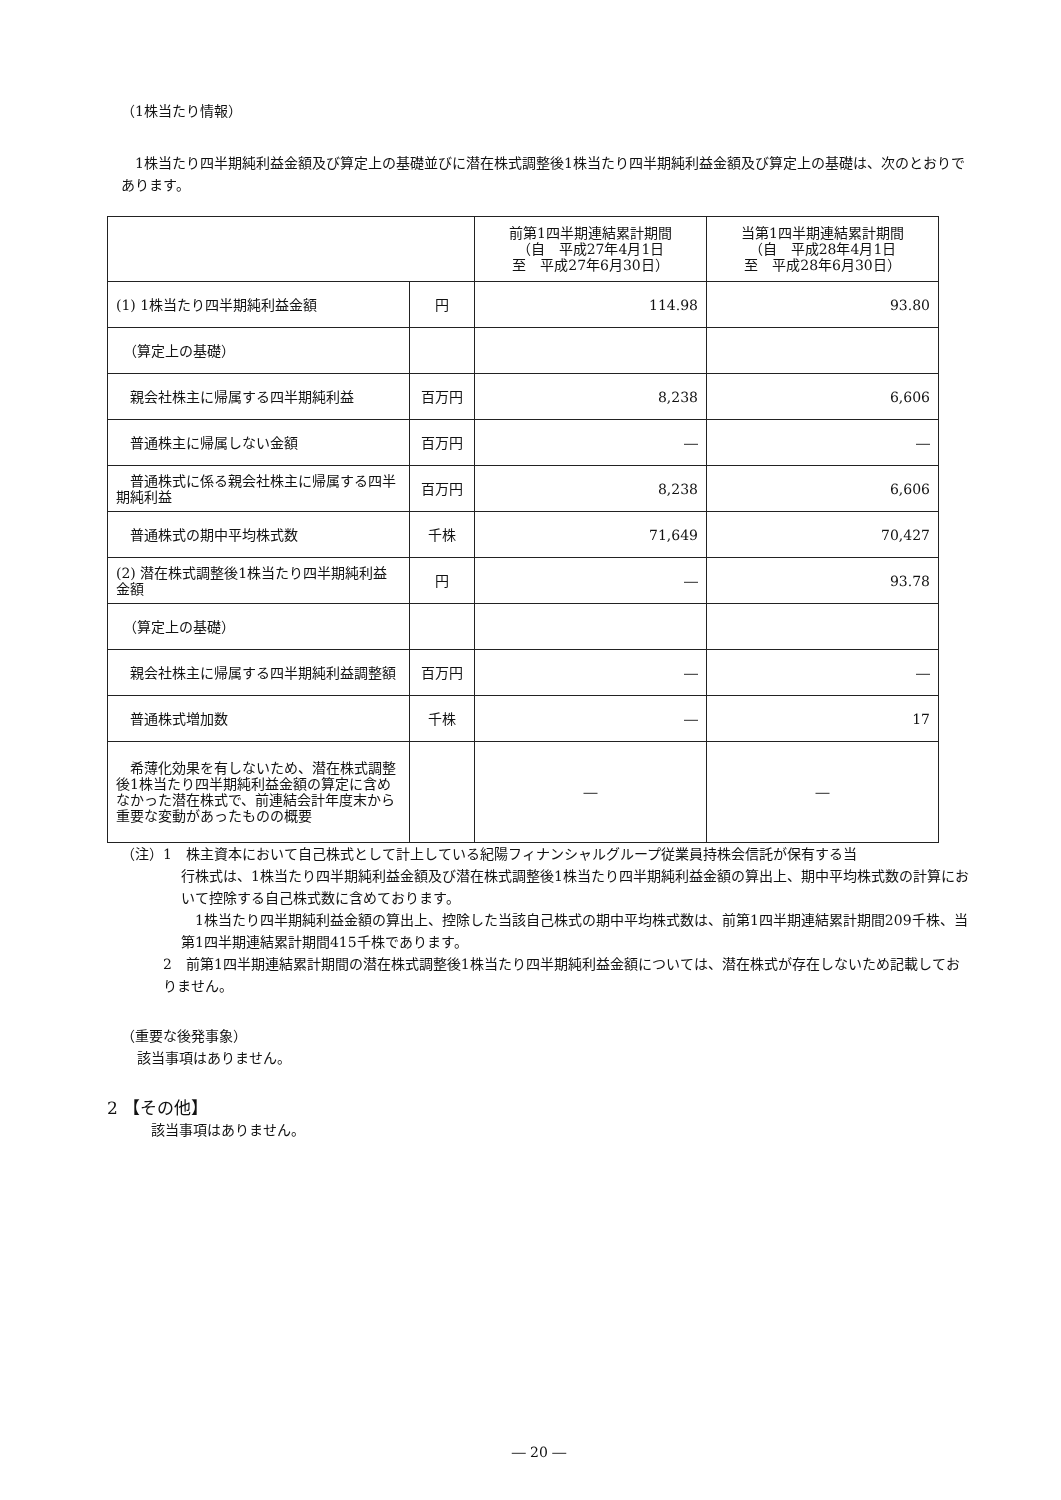（1株当たり情報）
1株当たり四半期純利益金額及び算定上の基礎並びに潜在株式調整後1株当たり四半期純利益金額及び算定上の基礎は、次のとおりであります。
| | | 前第1四半期連結累計期間 （自 平成27年4月1日 至 平成27年6月30日） | 当第1四半期連結累計期間 （自 平成28年4月1日 至 平成28年6月30日） |
| (1) 1株当たり四半期純利益金額 | 円 | 114.98 | 93.80 |
| （算定上の基礎） | | | |
| 親会社株主に帰属する四半期純利益 | 百万円 | 8,238 | 6,606 |
| 普通株主に帰属しない金額 | 百万円 | ― | ― |
| 普通株式に係る親会社株主に帰属する四半期純利益 | 百万円 | 8,238 | 6,606 |
| 普通株式の期中平均株式数 | 千株 | 71,649 | 70,427 |
| (2) 潜在株式調整後1株当たり四半期純利益金額 | 円 | ― | 93.78 |
| （算定上の基礎） | | | |
| 親会社株主に帰属する四半期純利益調整額 | 百万円 | ― | ― |
| 普通株式増加数 | 千株 | ― | 17 |
| 希薄化効果を有しないため、潜在株式調整後1株当たり四半期純利益金額の算定に含めなかった潜在株式で、前連結会計年度末から重要な変動があったものの概要 | | ― | ― |
（注）1　株主資本において自己株式として計上している紀陽フィナンシャルグループ従業員持株会信託が保有する当
行株式は、1株当たり四半期純利益金額及び潜在株式調整後1株当たり四半期純利益金額の算出上、期中平均株式数の計算において控除する自己株式数に含めております。
　1株当たり四半期純利益金額の算出上、控除した当該自己株式の期中平均株式数は、前第1四半期連結累計期間209千株、当第1四半期連結累計期間415千株であります。
2　前第1四半期連結累計期間の潜在株式調整後1株当たり四半期純利益金額については、潜在株式が存在しないため記載しておりません。
（重要な後発事象）
該当事項はありません。
2 【その他】
該当事項はありません。
― 20 ―